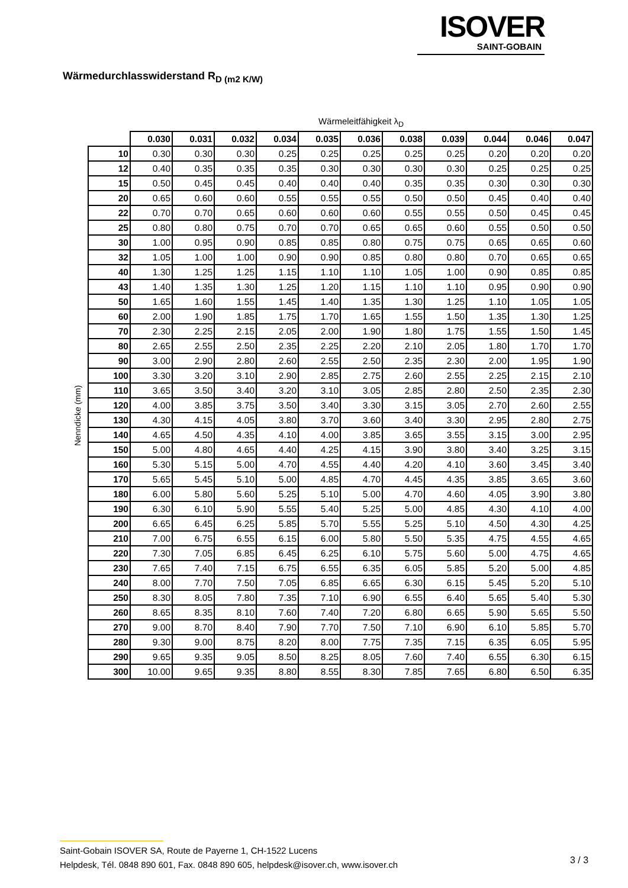ISOVER
SAINT-GOBAIN
Wärmedurchlasswiderstand R<sub>D (m2 K/W)</sub>
Nenndicke (mm)
Wärmeleitfähigkeit λ<sub>D</sub>
| | 0.030 | 0.031 | 0.032 | 0.034 | 0.035 | 0.036 | 0.038 | 0.039 | 0.044 | 0.046 | 0.047 |
| 10 | 0.30 | 0.30 | 0.30 | 0.25 | 0.25 | 0.25 | 0.25 | 0.25 | 0.20 | 0.20 | 0.20 |
| 12 | 0.40 | 0.35 | 0.35 | 0.35 | 0.30 | 0.30 | 0.30 | 0.30 | 0.25 | 0.25 | 0.25 |
| 15 | 0.50 | 0.45 | 0.45 | 0.40 | 0.40 | 0.40 | 0.35 | 0.35 | 0.30 | 0.30 | 0.30 |
| 20 | 0.65 | 0.60 | 0.60 | 0.55 | 0.55 | 0.55 | 0.50 | 0.50 | 0.45 | 0.40 | 0.40 |
| 22 | 0.70 | 0.70 | 0.65 | 0.60 | 0.60 | 0.60 | 0.55 | 0.55 | 0.50 | 0.45 | 0.45 |
| 25 | 0.80 | 0.80 | 0.75 | 0.70 | 0.70 | 0.65 | 0.65 | 0.60 | 0.55 | 0.50 | 0.50 |
| 30 | 1.00 | 0.95 | 0.90 | 0.85 | 0.85 | 0.80 | 0.75 | 0.75 | 0.65 | 0.65 | 0.60 |
| 32 | 1.05 | 1.00 | 1.00 | 0.90 | 0.90 | 0.85 | 0.80 | 0.80 | 0.70 | 0.65 | 0.65 |
| 40 | 1.30 | 1.25 | 1.25 | 1.15 | 1.10 | 1.10 | 1.05 | 1.00 | 0.90 | 0.85 | 0.85 |
| 43 | 1.40 | 1.35 | 1.30 | 1.25 | 1.20 | 1.15 | 1.10 | 1.10 | 0.95 | 0.90 | 0.90 |
| 50 | 1.65 | 1.60 | 1.55 | 1.45 | 1.40 | 1.35 | 1.30 | 1.25 | 1.10 | 1.05 | 1.05 |
| 60 | 2.00 | 1.90 | 1.85 | 1.75 | 1.70 | 1.65 | 1.55 | 1.50 | 1.35 | 1.30 | 1.25 |
| 70 | 2.30 | 2.25 | 2.15 | 2.05 | 2.00 | 1.90 | 1.80 | 1.75 | 1.55 | 1.50 | 1.45 |
| 80 | 2.65 | 2.55 | 2.50 | 2.35 | 2.25 | 2.20 | 2.10 | 2.05 | 1.80 | 1.70 | 1.70 |
| 90 | 3.00 | 2.90 | 2.80 | 2.60 | 2.55 | 2.50 | 2.35 | 2.30 | 2.00 | 1.95 | 1.90 |
| 100 | 3.30 | 3.20 | 3.10 | 2.90 | 2.85 | 2.75 | 2.60 | 2.55 | 2.25 | 2.15 | 2.10 |
| 110 | 3.65 | 3.50 | 3.40 | 3.20 | 3.10 | 3.05 | 2.85 | 2.80 | 2.50 | 2.35 | 2.30 |
| 120 | 4.00 | 3.85 | 3.75 | 3.50 | 3.40 | 3.30 | 3.15 | 3.05 | 2.70 | 2.60 | 2.55 |
| 130 | 4.30 | 4.15 | 4.05 | 3.80 | 3.70 | 3.60 | 3.40 | 3.30 | 2.95 | 2.80 | 2.75 |
| 140 | 4.65 | 4.50 | 4.35 | 4.10 | 4.00 | 3.85 | 3.65 | 3.55 | 3.15 | 3.00 | 2.95 |
| 150 | 5.00 | 4.80 | 4.65 | 4.40 | 4.25 | 4.15 | 3.90 | 3.80 | 3.40 | 3.25 | 3.15 |
| 160 | 5.30 | 5.15 | 5.00 | 4.70 | 4.55 | 4.40 | 4.20 | 4.10 | 3.60 | 3.45 | 3.40 |
| 170 | 5.65 | 5.45 | 5.10 | 5.00 | 4.85 | 4.70 | 4.45 | 4.35 | 3.85 | 3.65 | 3.60 |
| 180 | 6.00 | 5.80 | 5.60 | 5.25 | 5.10 | 5.00 | 4.70 | 4.60 | 4.05 | 3.90 | 3.80 |
| 190 | 6.30 | 6.10 | 5.90 | 5.55 | 5.40 | 5.25 | 5.00 | 4.85 | 4.30 | 4.10 | 4.00 |
| 200 | 6.65 | 6.45 | 6.25 | 5.85 | 5.70 | 5.55 | 5.25 | 5.10 | 4.50 | 4.30 | 4.25 |
| 210 | 7.00 | 6.75 | 6.55 | 6.15 | 6.00 | 5.80 | 5.50 | 5.35 | 4.75 | 4.55 | 4.65 |
| 220 | 7.30 | 7.05 | 6.85 | 6.45 | 6.25 | 6.10 | 5.75 | 5.60 | 5.00 | 4.75 | 4.65 |
| 230 | 7.65 | 7.40 | 7.15 | 6.75 | 6.55 | 6.35 | 6.05 | 5.85 | 5.20 | 5.00 | 4.85 |
| 240 | 8.00 | 7.70 | 7.50 | 7.05 | 6.85 | 6.65 | 6.30 | 6.15 | 5.45 | 5.20 | 5.10 |
| 250 | 8.30 | 8.05 | 7.80 | 7.35 | 7.10 | 6.90 | 6.55 | 6.40 | 5.65 | 5.40 | 5.30 |
| 260 | 8.65 | 8.35 | 8.10 | 7.60 | 7.40 | 7.20 | 6.80 | 6.65 | 5.90 | 5.65 | 5.50 |
| 270 | 9.00 | 8.70 | 8.40 | 7.90 | 7.70 | 7.50 | 7.10 | 6.90 | 6.10 | 5.85 | 5.70 |
| 280 | 9.30 | 9.00 | 8.75 | 8.20 | 8.00 | 7.75 | 7.35 | 7.15 | 6.35 | 6.05 | 5.95 |
| 290 | 9.65 | 9.35 | 9.05 | 8.50 | 8.25 | 8.05 | 7.60 | 7.40 | 6.55 | 6.30 | 6.15 |
| 300 | 10.00 | 9.65 | 9.35 | 8.80 | 8.55 | 8.30 | 7.85 | 7.65 | 6.80 | 6.50 | 6.35 |
Saint-Gobain ISOVER SA, Route de Payerne 1, CH-1522 Lucens
Helpdesk, Tél. 0848 890 601, Fax. 0848 890 605, helpdesk@isover.ch, www.isover.ch
3 / 3